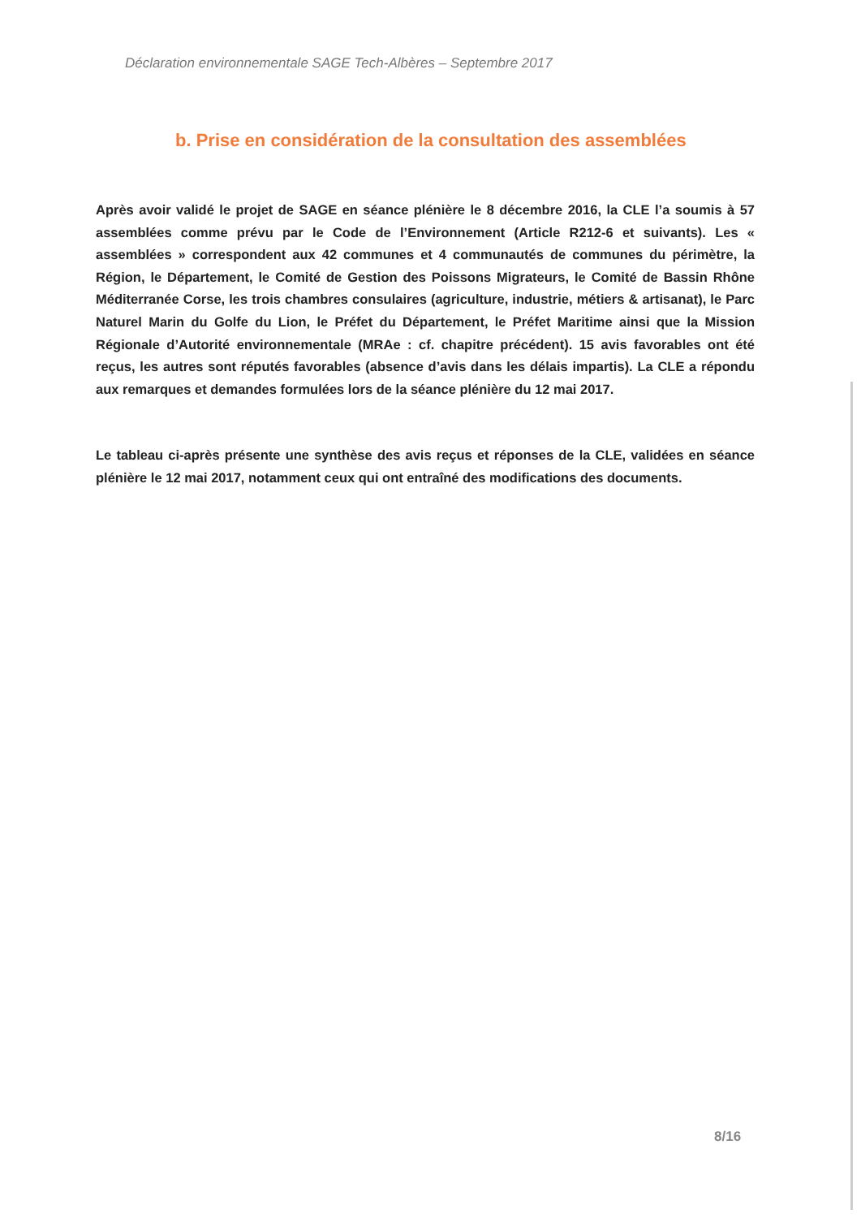Déclaration environnementale SAGE Tech-Albères – Septembre 2017
b. Prise en considération de la consultation des assemblées
Après avoir validé le projet de SAGE en séance plénière le 8 décembre 2016, la CLE l’a soumis à 57 assemblées comme prévu par le Code de l’Environnement (Article R212-6 et suivants). Les « assemblées » correspondent aux 42 communes et 4 communautés de communes du périmètre, la Région, le Département, le Comité de Gestion des Poissons Migrateurs, le Comité de Bassin Rhône Méditerranée Corse, les trois chambres consulaires (agriculture, industrie, métiers & artisanat), le Parc Naturel Marin du Golfe du Lion, le Préfet du Département, le Préfet Maritime ainsi que la Mission Régionale d’Autorité environnementale (MRAe : cf. chapitre précédent). 15 avis favorables ont été reçus, les autres sont réputés favorables (absence d’avis dans les délais impartis). La CLE a répondu aux remarques et demandes formulées lors de la séance plénière du 12 mai 2017.
Le tableau ci-après présente une synthèse des avis reçus et réponses de la CLE, validées en séance plénière le 12 mai 2017, notamment ceux qui ont entraîné des modifications des documents.
8/16